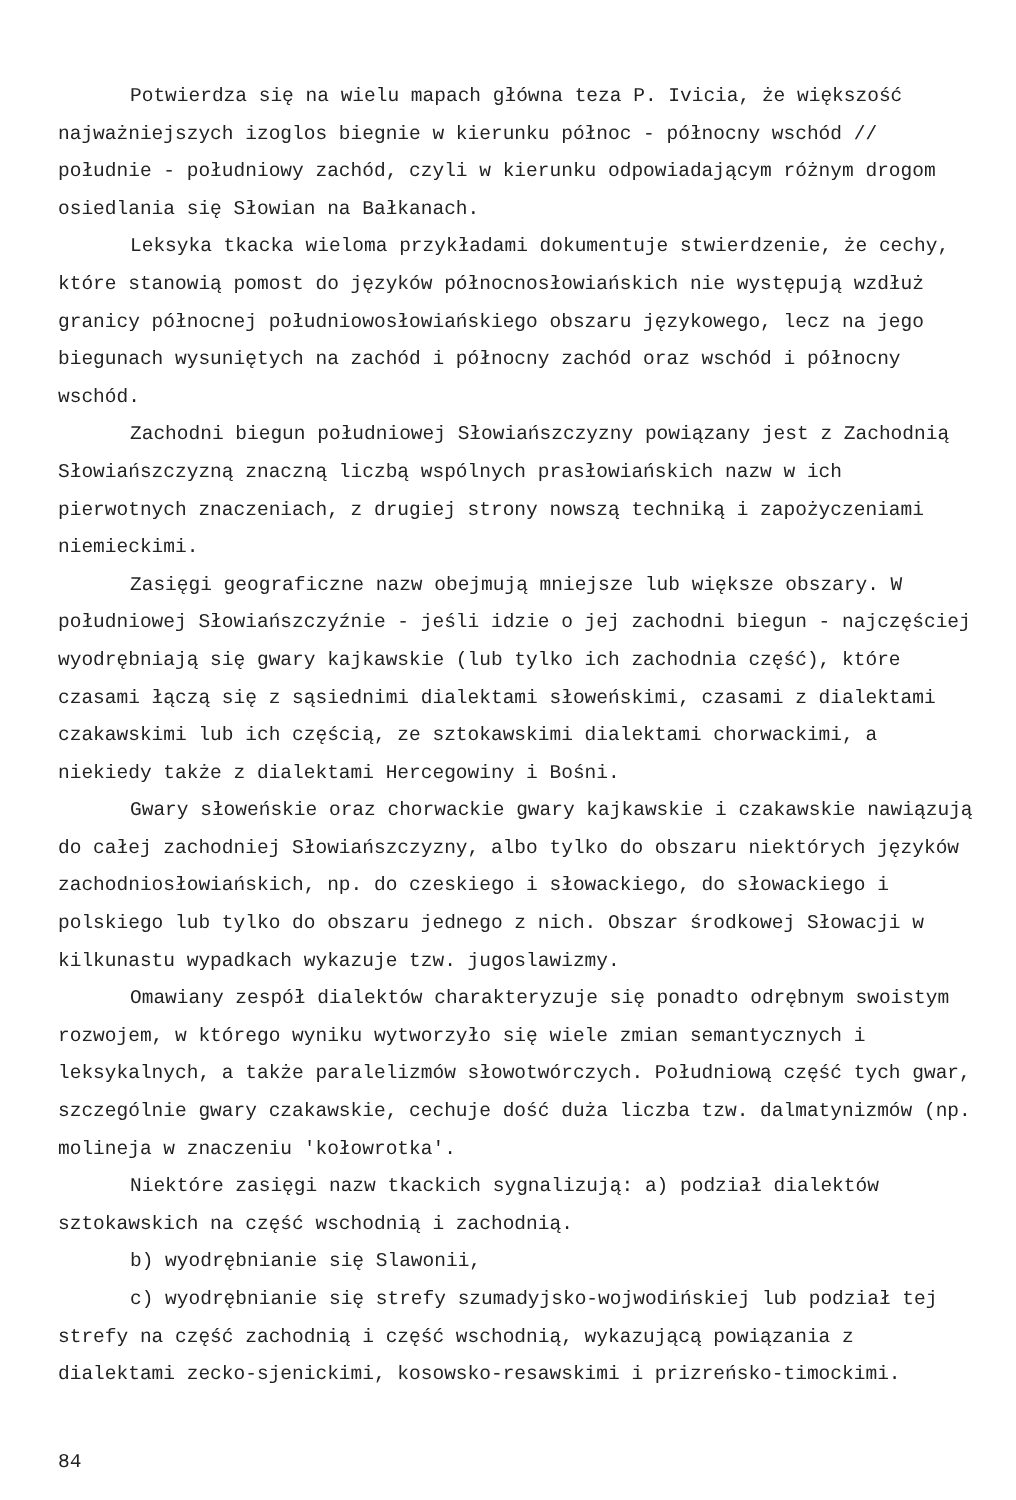Potwierdza się na wielu mapach główna teza P. Ivicia, że większość najważniejszych izoglos biegnie w kierunku północ - północny wschód // południe - południowy zachód, czyli w kierunku odpowiadającym różnym drogom osiedlania się Słowian na Bałkanach.
Leksyka tkacka wieloma przykładami dokumentuje stwierdzenie, że cechy, które stanowią pomost do języków północnosłowiańskich nie występują wzdłuż granicy północnej południowosłowiańskiego obszaru językowego, lecz na jego biegunach wysuniętych na zachód i północny zachód oraz wschód i północny wschód.
Zachodni biegun południowej Słowiańszczyzny powiązany jest z Zachodnią Słowiańszczyzną znaczną liczbą wspólnych prasłowiańskich nazw w ich pierwotnych znaczeniach, z drugiej strony nowszą techniką i zapożyczeniami niemieckimi.
Zasięgi geograficzne nazw obejmują mniejsze lub większe obszary. W południowej Słowiańszczyźnie - jeśli idzie o jej zachodni biegun - najczęściej wyodrębniają się gwary kajkawskie (lub tylko ich zachodnia część), które czasami łączą się z sąsiednimi dialektami słoweńskimi, czasami z dialektami czakawskimi lub ich częścią, ze sztokawskimi dialektami chorwackimi, a niekiedy także z dialektami Hercegowiny i Bośni.
Gwary słoweńskie oraz chorwackie gwary kajkawskie i czakawskie nawiązują do całej zachodniej Słowiańszczyzny, albo tylko do obszaru niektórych języków zachodniosłowiańskich, np. do czeskiego i słowackiego, do słowackiego i polskiego lub tylko do obszaru jednego z nich. Obszar środkowej Słowacji w kilkunastu wypadkach wykazuje tzw. jugoslawizmy.
Omawiany zespół dialektów charakteryzuje się ponadto odrębnym swoistym rozwojem, w którego wyniku wytworzyło się wiele zmian semantycznych i leksykalnych, a także paralelizmów słowotwórczych. Południową część tych gwar, szczególnie gwary czakawskie, cechuje dość duża liczba tzw. dalmatynizmów (np. molineja w znaczeniu 'kołowrotka'.
Niektóre zasięgi nazw tkackich sygnalizują: a) podział dialektów sztokawskich na część wschodnią i zachodnią.
b) wyodrębnianie się Slawonii,
c) wyodrębnianie się strefy szumadyjsko-wojwodińskiej lub podział tej strefy na część zachodnią i część wschodnią, wykazującą powiązania z dialektami zecko-sjenickimi, kosowsko-resawskimi i prizreńsko-timockimi.
84